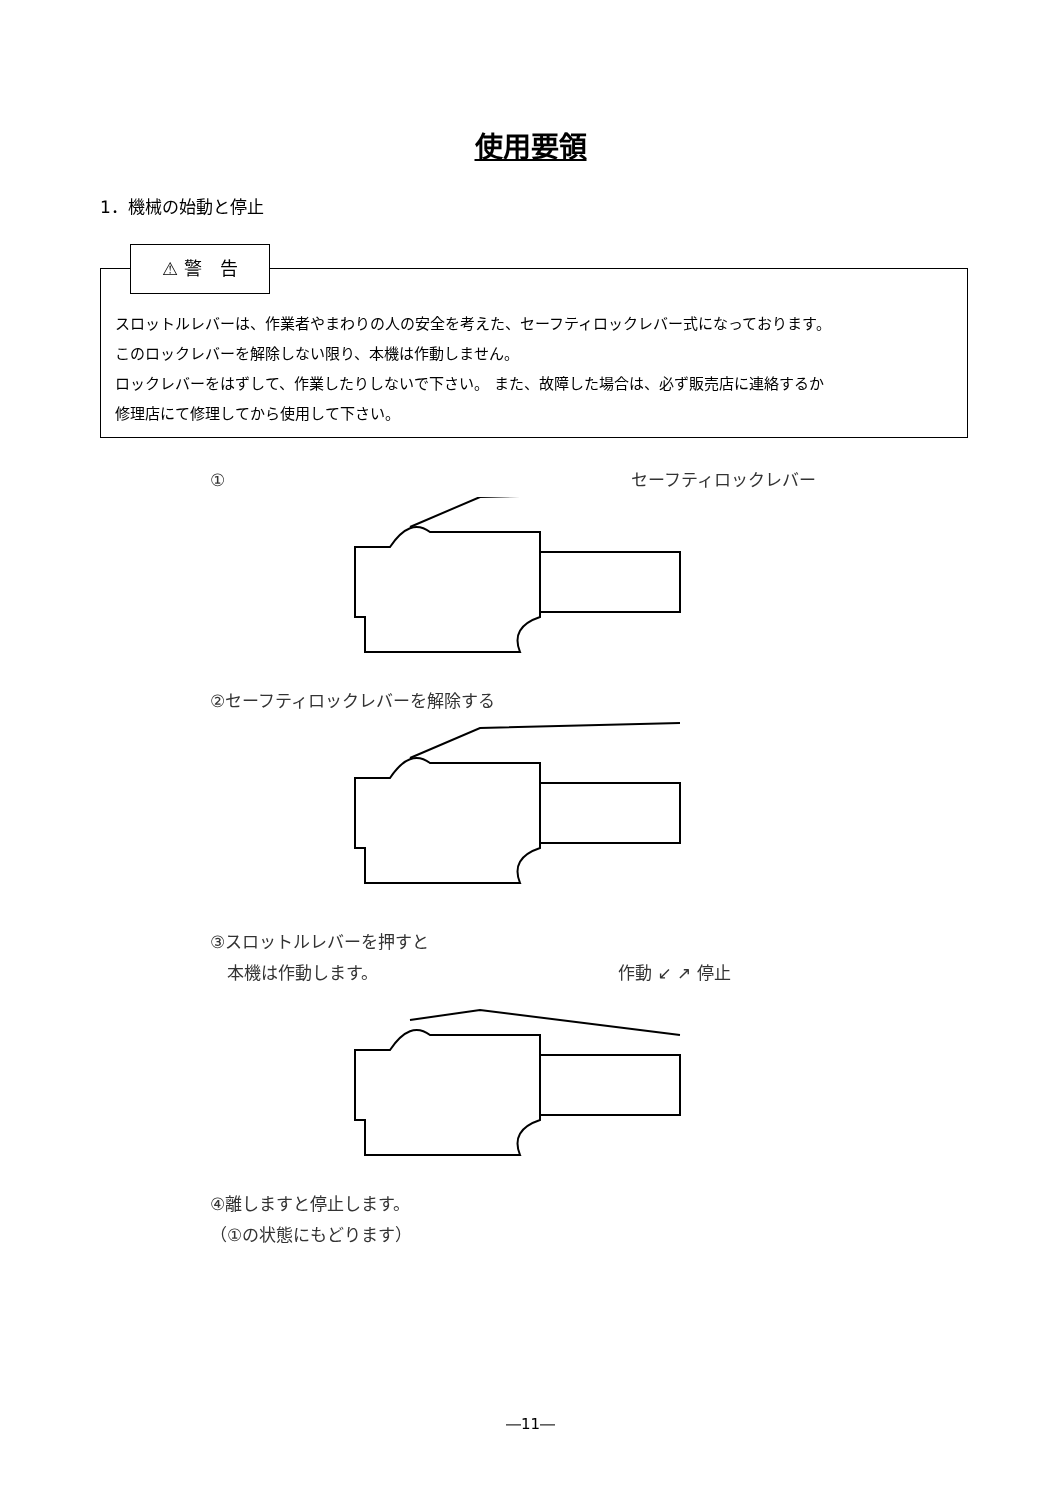使用要領
1．機械の始動と停止
⚠ 警　告
スロットルレバーは、作業者やまわりの人の安全を考えた、セーフティロックレバー式になっております。
このロックレバーを解除しない限り、本機は作動しません。
ロックレバーをはずして、作業したりしないで下さい。 また、故障した場合は、必ず販売店に連絡するか
修理店にて修理してから使用して下さい。
① セーフティロックレバー
②セーフティロックレバーを解除する
③スロットルレバーを押すと
　本機は作動します。 作動 ↙ ↗ 停止
④離しますと停止します。
（①の状態にもどります）
―11―